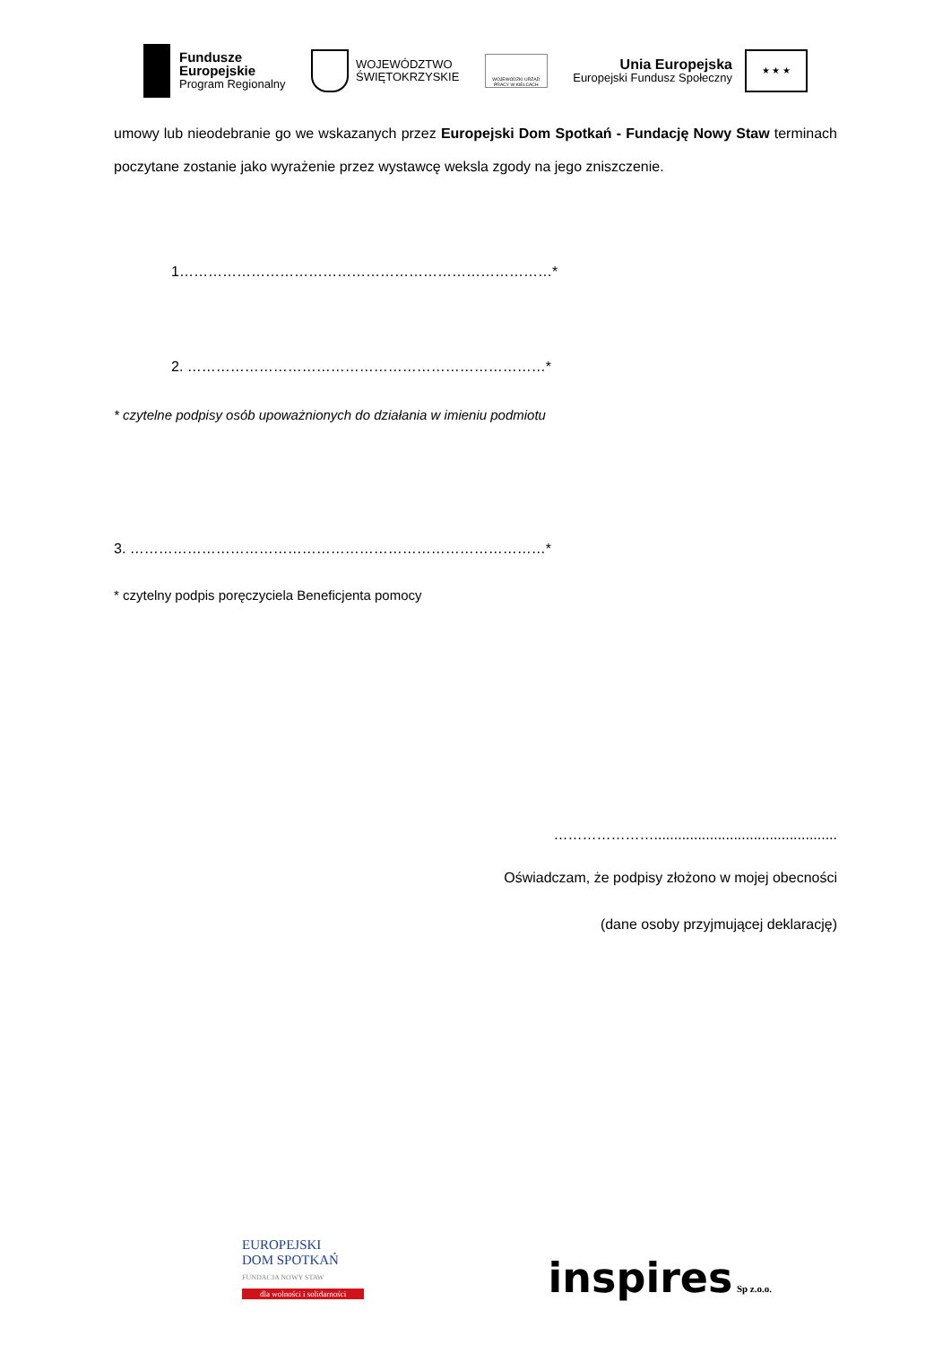Fundusze
Europejskie
Program Regionalny
WOJEWÓDZTWO
ŚWIĘTOKRZYSKIE
WOJEWÓDZKI URZĄD PRACY W KIELCACH
Unia Europejska
Europejski Fundusz Społeczny
★ ★ ★
umowy lub nieodebranie go we wskazanych przez Europejski Dom Spotkań - Fundację Nowy Staw terminach poczytane zostanie jako wyrażenie przez wystawcę weksla zgody na jego zniszczenie.
1……………………………………………………………………*
2. …………………………………………………………………*
* czytelne podpisy osób upoważnionych do działania w imieniu podmiotu
3. ……………………………………………………………………………*
* czytelny podpis poręczyciela Beneficjenta pomocy
…………………..............................................
Oświadczam, że podpisy złożono w mojej obecności
(dane osoby przyjmującej deklarację)
EUROPEJSKI
DOM SPOTKAŃ
FUNDACJA NOWY STAW
dla wolności i solidarności
inspires Sp z.o.o.